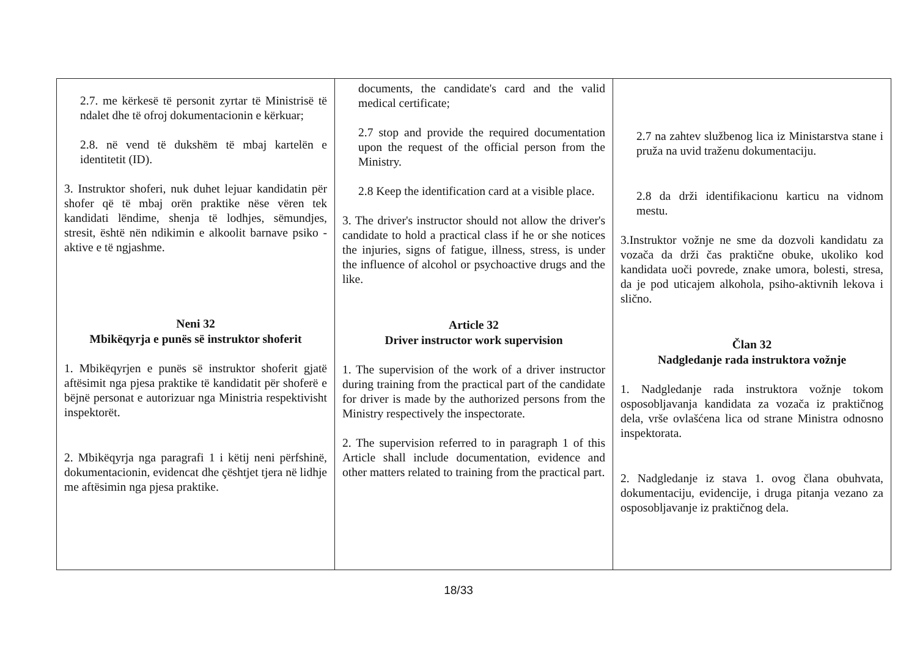| 2.7. me kërkesë të personit zyrtar të Ministrisë të ndalet dhe të ofroj dokumentacionin e kërkuar; 2.8. në vend të dukshëm të mbaj kartelën e identitetit (ID). 3. Instruktor shoferi, nuk duhet lejuar kandidatin për shofer që të mbaj orën praktike nëse vëren tek kandidati lëndime, shenja të lodhjes, sëmundjes, stresit, është nën ndikimin e alkoolit barnave psiko -aktive e të ngjashme. Neni 32 Mbikëqyrja e punës së instruktor shoferit 1. Mbikëqyrjen e punës së instruktor shoferit gjatë aftësimit nga pjesa praktike të kandidatit për shoferë e bëjnë personat e autorizuar nga Ministria respektivisht inspektorët. 2. Mbikëqyrja nga paragrafi 1 i këtij neni përfshinë, dokumentacionin, evidencat dhe çështjet tjera në lidhje me aftësimin nga pjesa praktike. | documents, the candidate's card and the valid medical certificate; 2.7 stop and provide the required documentation upon the request of the official person from the Ministry. 2.8 Keep the identification card at a visible place. 3. The driver's instructor should not allow the driver's candidate to hold a practical class if he or she notices the injuries, signs of fatigue, illness, stress, is under the influence of alcohol or psychoactive drugs and the like. Article 32 Driver instructor work supervision 1. The supervision of the work of a driver instructor during training from the practical part of the candidate for driver is made by the authorized persons from the Ministry respectively the inspectorate. 2. The supervision referred to in paragraph 1 of this Article shall include documentation, evidence and other matters related to training from the practical part. | 2.7 na zahtev službenog lica iz Ministarstva stane i pruža na uvid traženu dokumentaciju. 2.8 da drži identifikacionu karticu na vidnom mestu. 3.Instruktor vožnje ne sme da dozvoli kandidatu za vozača da drži čas praktične obuke, ukoliko kod kandidata uoči povrede, znake umora, bolesti, stresa, da je pod uticajem alkohola, psiho-aktivnih lekova i slično. Član 32 Nadgledanje rada instruktora vožnje 1. Nadgledanje rada instruktora vožnje tokom osposobljavanja kandidata za vozača iz praktičnog dela, vrše ovlašćena lica od strane Ministra odnosno inspektorata. 2. Nadgledanje iz stava 1. ovog člana obuhvata, dokumentaciju, evidencije, i druga pitanja vezano za osposobljavanje iz praktičnog dela. |
18/33